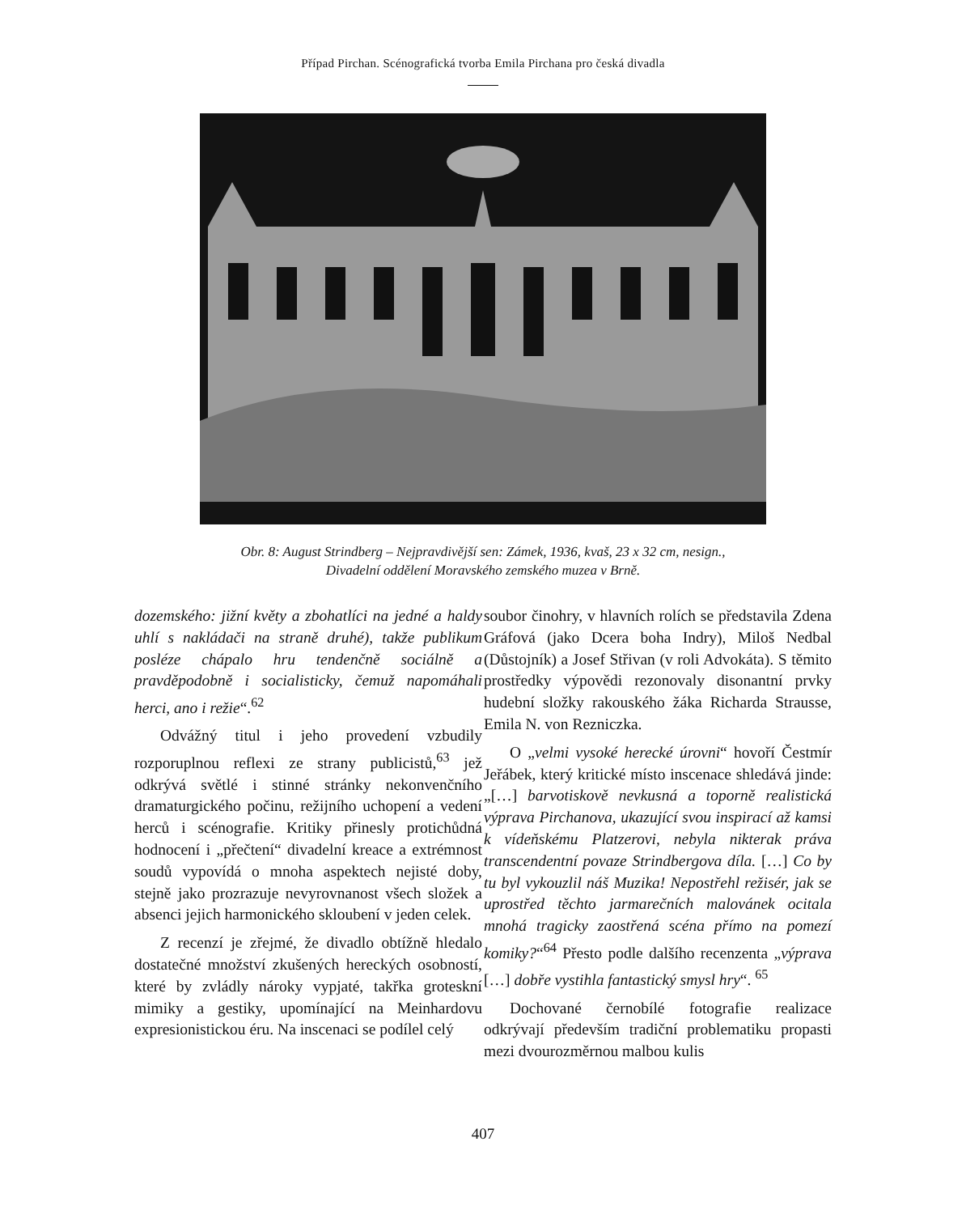Případ Pirchan. Scénografická tvorba Emila Pirchana pro česká divadla
Obr. 8: August Strindberg – Nejpravdivější sen: Zámek, 1936, kvaš, 23 x 32 cm, nesign.,
Divadelní oddělení Moravského zemského muzea v Brně.
dozemského: jižní květy a zbohatlíci na jedné a haldy uhlí s nakládači na straně druhé), takže publikum posléze chápalo hru tendenčně sociálně a pravděpodobně i socialisticky, čemuž napomáhali herci, ano i režie“.<sup>62</sup>
Odvážný titul i jeho provedení vzbudily rozporuplnou reflexi ze strany publicistů,<sup>63</sup> jež odkrývá světlé i stinné stránky nekonvenčního dramaturgického počinu, režijního uchopení a vedení herců i scénografie. Kritiky přinesly protichůdná hodnocení i „přečtení“ divadelní kreace a extrémnost soudů vypovídá o mnoha aspektech nejisté doby, stejně jako prozrazuje nevyrovnanost všech složek a absenci jejich harmonického skloubení v jeden celek.
Z recenzí je zřejmé, že divadlo obtížně hledalo dostatečné množství zkušených hereckých osobností, které by zvládly nároky vypjaté, takřka groteskní mimiky a gestiky, upomínající na Meinhardovu expresionistickou éru. Na inscenaci se podílel celý
soubor činohry, v hlavních rolích se představila Zdena Gráfová (jako Dcera boha Indry), Miloš Nedbal (Důstojník) a Josef Střivan (v roli Advokáta). S těmito prostředky výpovědi rezonovaly disonantní prvky hudební složky rakouského žáka Richarda Strausse, Emila N. von Rezniczka.
O „velmi vysoké herecké úrovni“ hovoří Čestmír Jeřábek, který kritické místo inscenace shledává jinde: „[…] barvotiskově nevkusná a toporně realistická výprava Pirchanova, ukazující svou inspirací až kamsi k vídeňskému Platzerovi, nebyla nikterak práva transcendentní povaze Strindbergova díla. […] Co by tu byl vykouzlil náš Muzika! Nepostřehl režisér, jak se uprostřed těchto jarmarečních malovánek ocitala mnohá tragicky zaostřená scéna přímo na pomezí komiky?“<sup>64</sup> Přesto podle dalšího recenzenta „výprava […] dobře vystihla fantastický smysl hry“. <sup>65</sup>
Dochované černobílé fotografie realizace odkrývají především tradiční problematiku propasti mezi dvourozměrnou malbou kulis
407